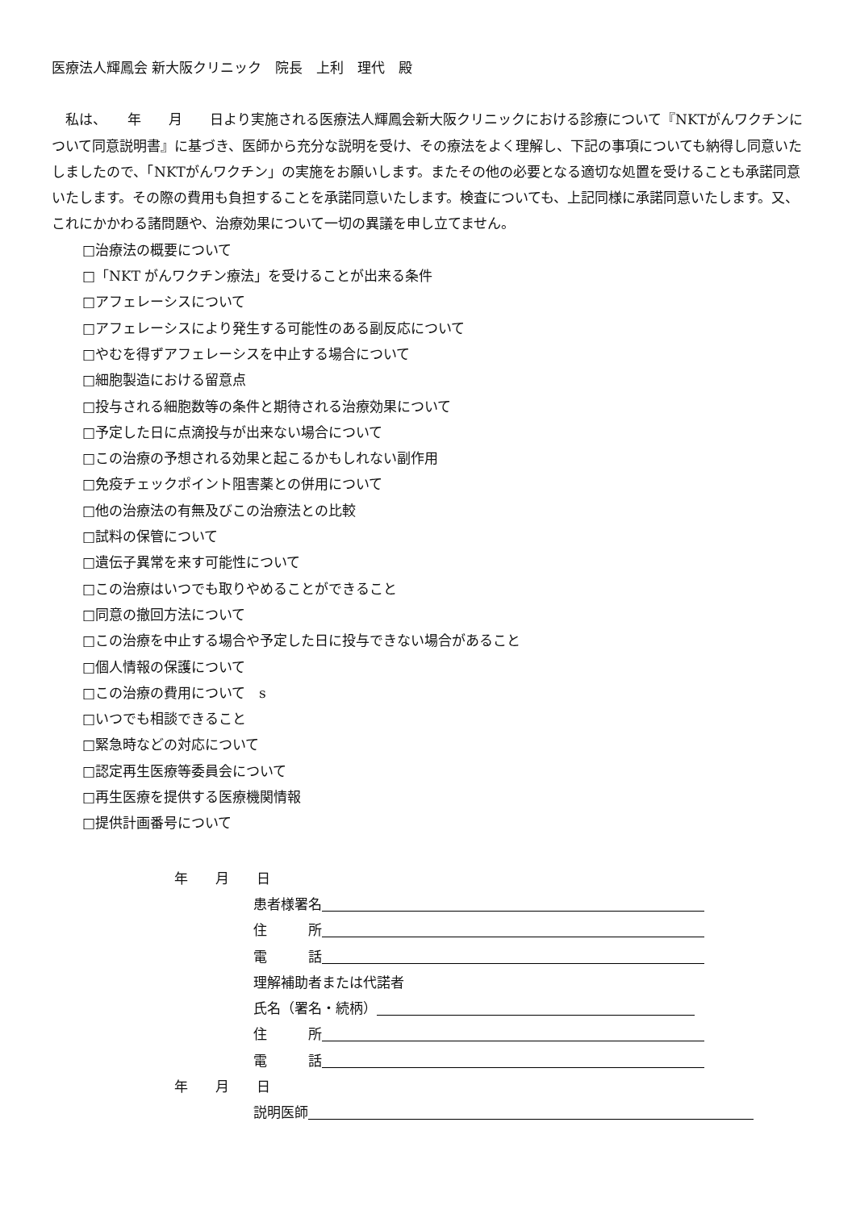医療法人輝鳳会 新大阪クリニック　院長　上利　理代　殿
　私は、　　年　　月　　日より実施される医療法人輝鳳会新大阪クリニックにおける診療について『NKTがんワクチンについて同意説明書』に基づき、医師から充分な説明を受け、その療法をよく理解し、下記の事項についても納得し同意いたしましたので、「NKTがんワクチン」の実施をお願いします。またその他の必要となる適切な処置を受けることも承諾同意いたします。その際の費用も負担することを承諾同意いたします。検査についても、上記同様に承諾同意いたします。又、これにかかわる諸問題や、治療効果について一切の異議を申し立てません。
□治療法の概要について
□「NKT がんワクチン療法」を受けることが出来る条件
□アフェレーシスについて
□アフェレーシスにより発生する可能性のある副反応について
□やむを得ずアフェレーシスを中止する場合について
□細胞製造における留意点
□投与される細胞数等の条件と期待される治療効果について
□予定した日に点滴投与が出来ない場合について
□この治療の予想される効果と起こるかもしれない副作用
□免疫チェックポイント阻害薬との併用について
□他の治療法の有無及びこの治療法との比較
□試料の保管について
□遺伝子異常を来す可能性について
□この治療はいつでも取りやめることができること
□同意の撤回方法について
□この治療を中止する場合や予定した日に投与できない場合があること
□個人情報の保護について
□この治療の費用について　s
□いつでも相談できること
□緊急時などの対応について
□認定再生医療等委員会について
□再生医療を提供する医療機関情報
□提供計画番号について
年　　月　　日
患者様署名
住　　　所
電　　　話
理解補助者または代諾者
氏名（署名・続柄）
住　　　所
電　　　話
年　　月　　日
説明医師